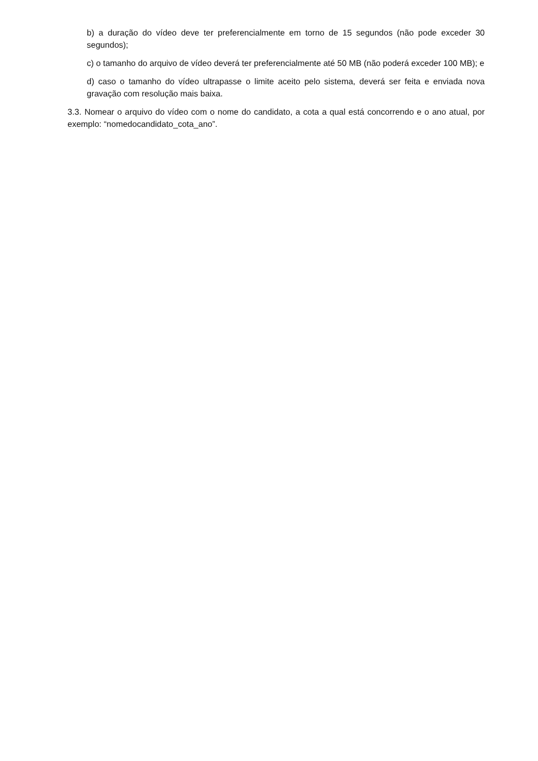b) a duração do vídeo deve ter preferencialmente em torno de 15 segundos (não pode exceder 30 segundos);
c) o tamanho do arquivo de vídeo deverá ter preferencialmente até 50 MB (não poderá exceder 100 MB); e
d) caso o tamanho do vídeo ultrapasse o limite aceito pelo sistema, deverá ser feita e enviada nova gravação com resolução mais baixa.
3.3. Nomear o arquivo do vídeo com o nome do candidato, a cota a qual está concorrendo e o ano atual, por exemplo: “nomedocandidato_cota_ano”.